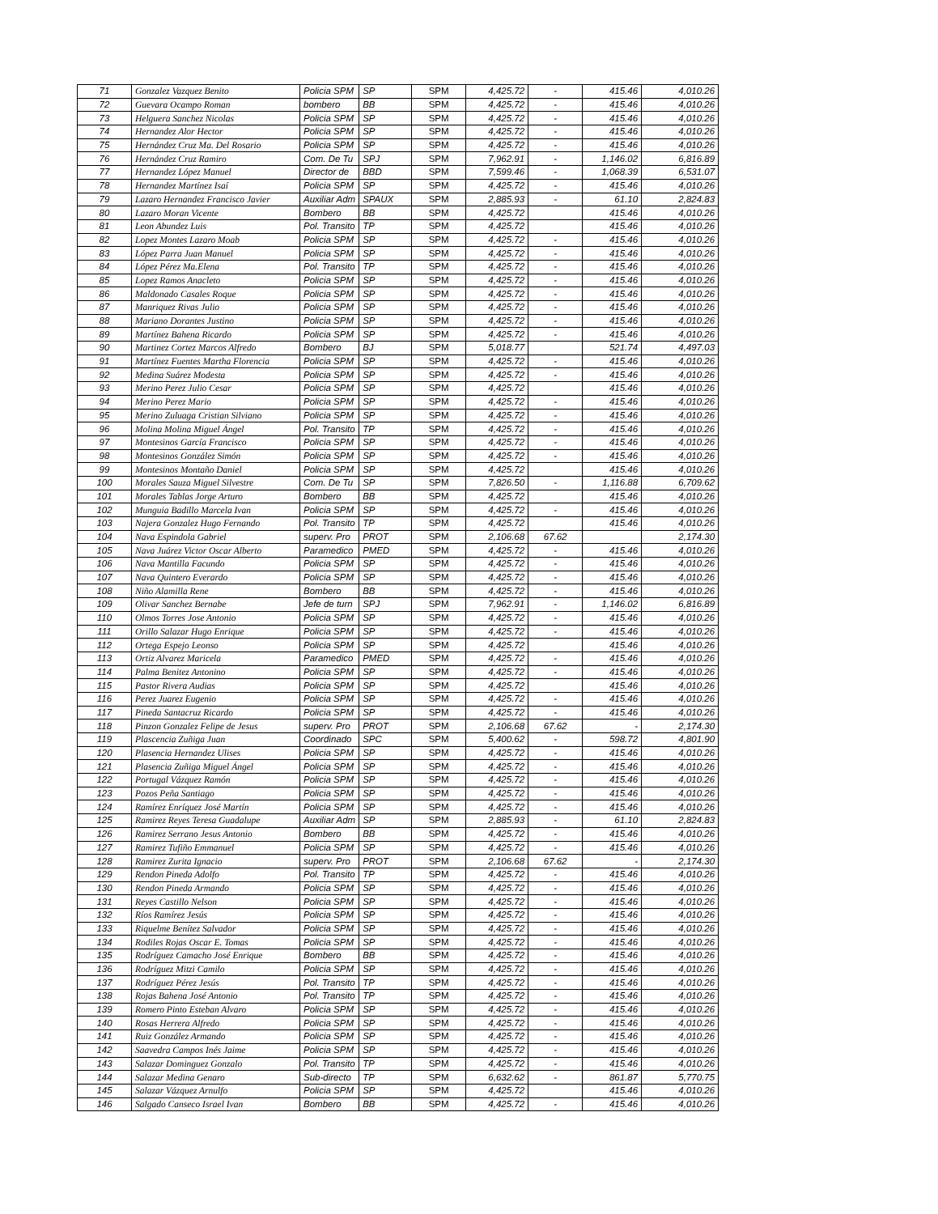| 71 | Gonzalez Vazquez Benito | Policia SPM | SP | SPM | 4,425.72 | - | 415.46 | 4,010.26 |
| 72 | Guevara Ocampo Roman | bombero | BB | SPM | 4,425.72 | - | 415.46 | 4,010.26 |
| 73 | Helguera Sanchez Nicolas | Policia SPM | SP | SPM | 4,425.72 | - | 415.46 | 4,010.26 |
| 74 | Hernandez Alor Hector | Policia SPM | SP | SPM | 4,425.72 | - | 415.46 | 4,010.26 |
| 75 | Hernández Cruz Ma. Del Rosario | Policia SPM | SP | SPM | 4,425.72 | - | 415.46 | 4,010.26 |
| 76 | Hernández Cruz Ramiro | Com. De Tu | SPJ | SPM | 7,962.91 | - | 1,146.02 | 6,816.89 |
| 77 | Hernandez López Manuel | Director de | BBD | SPM | 7,599.46 | - | 1,068.39 | 6,531.07 |
| 78 | Hernandez Martínez Isaí | Policia SPM | SP | SPM | 4,425.72 | - | 415.46 | 4,010.26 |
| 79 | Lazaro Hernandez Francisco Javier | Auxiliar Adm | SPAUX | SPM | 2,885.93 | - | 61.10 | 2,824.83 |
| 80 | Lazaro Moran Vicente | Bombero | BB | SPM | 4,425.72 | | 415.46 | 4,010.26 |
| 81 | Leon Abundez Luis | Pol. Transito | TP | SPM | 4,425.72 | | 415.46 | 4,010.26 |
| 82 | Lopez Montes Lazaro Moab | Policia SPM | SP | SPM | 4,425.72 | - | 415.46 | 4,010.26 |
| 83 | López Parra Juan Manuel | Policia SPM | SP | SPM | 4,425.72 | - | 415.46 | 4,010.26 |
| 84 | López Pérez Ma.Elena | Pol. Transito | TP | SPM | 4,425.72 | - | 415.46 | 4,010.26 |
| 85 | Lopez Ramos Anacleto | Policia SPM | SP | SPM | 4,425.72 | - | 415.46 | 4,010.26 |
| 86 | Maldonado Casales Roque | Policia SPM | SP | SPM | 4,425.72 | - | 415.46 | 4,010.26 |
| 87 | Manriquez Rivas Julio | Policia SPM | SP | SPM | 4,425.72 | - | 415.46 | 4,010.26 |
| 88 | Mariano Dorantes Justino | Policia SPM | SP | SPM | 4,425.72 | - | 415.46 | 4,010.26 |
| 89 | Martínez Bahena Ricardo | Policia SPM | SP | SPM | 4,425.72 | - | 415.46 | 4,010.26 |
| 90 | Martinez Cortez Marcos Alfredo | Bombero | BJ | SPM | 5,018.77 | | 521.74 | 4,497.03 |
| 91 | Martínez Fuentes Martha Florencia | Policia SPM | SP | SPM | 4,425.72 | - | 415.46 | 4,010.26 |
| 92 | Medina Suárez Modesta | Policia SPM | SP | SPM | 4,425.72 | - | 415.46 | 4,010.26 |
| 93 | Merino Perez Julio Cesar | Policia SPM | SP | SPM | 4,425.72 | | 415.46 | 4,010.26 |
| 94 | Merino Perez Mario | Policia SPM | SP | SPM | 4,425.72 | - | 415.46 | 4,010.26 |
| 95 | Merino Zuluaga Cristian Silviano | Policia SPM | SP | SPM | 4,425.72 | - | 415.46 | 4,010.26 |
| 96 | Molina Molina Miguel Ángel | Pol. Transito | TP | SPM | 4,425.72 | - | 415.46 | 4,010.26 |
| 97 | Montesinos García Francisco | Policia SPM | SP | SPM | 4,425.72 | - | 415.46 | 4,010.26 |
| 98 | Montesinos González Simón | Policia SPM | SP | SPM | 4,425.72 | - | 415.46 | 4,010.26 |
| 99 | Montesinos Montaño Daniel | Policia SPM | SP | SPM | 4,425.72 | | 415.46 | 4,010.26 |
| 100 | Morales Sauza Miguel Silvestre | Com. De Tu | SP | SPM | 7,826.50 | - | 1,116.88 | 6,709.62 |
| 101 | Morales Tablas Jorge Arturo | Bombero | BB | SPM | 4,425.72 | | 415.46 | 4,010.26 |
| 102 | Munguia Badillo Marcela Ivan | Policia SPM | SP | SPM | 4,425.72 | - | 415.46 | 4,010.26 |
| 103 | Najera Gonzalez Hugo Fernando | Pol. Transito | TP | SPM | 4,425.72 | | 415.46 | 4,010.26 |
| 104 | Nava Espindola Gabriel | superv. Pro | PROT | SPM | 2,106.68 | 67.62 | | 2,174.30 |
| 105 | Nava Juárez Victor Oscar Alberto | Paramedico | PMED | SPM | 4,425.72 | - | 415.46 | 4,010.26 |
| 106 | Nava Mantilla Facundo | Policia SPM | SP | SPM | 4,425.72 | - | 415.46 | 4,010.26 |
| 107 | Nava Quintero Everardo | Policia SPM | SP | SPM | 4,425.72 | - | 415.46 | 4,010.26 |
| 108 | Niño Alamilla Rene | Bombero | BB | SPM | 4,425.72 | - | 415.46 | 4,010.26 |
| 109 | Olivar Sanchez Bernabe | Jefe de turn | SPJ | SPM | 7,962.91 | - | 1,146.02 | 6,816.89 |
| 110 | Olmos Torres Jose Antonio | Policia SPM | SP | SPM | 4,425.72 | - | 415.46 | 4,010.26 |
| 111 | Orillo Salazar Hugo Enrique | Policia SPM | SP | SPM | 4,425.72 | - | 415.46 | 4,010.26 |
| 112 | Ortega Espejo Leonso | Policia SPM | SP | SPM | 4,425.72 | | 415.46 | 4,010.26 |
| 113 | Ortiz Alvarez Maricela | Paramedico | PMED | SPM | 4,425.72 | - | 415.46 | 4,010.26 |
| 114 | Palma Benitez Antonino | Policia SPM | SP | SPM | 4,425.72 | - | 415.46 | 4,010.26 |
| 115 | Pastor Rivera Audias | Policia SPM | SP | SPM | 4,425.72 | | 415.46 | 4,010.26 |
| 116 | Perez Juarez Eugenio | Policia SPM | SP | SPM | 4,425.72 | - | 415.46 | 4,010.26 |
| 117 | Pineda Santacruz Ricardo | Policia SPM | SP | SPM | 4,425.72 | - | 415.46 | 4,010.26 |
| 118 | Pinzon Gonzalez Felipe de Jesus | superv. Pro | PROT | SPM | 2,106.68 | 67.62 | - | 2,174.30 |
| 119 | Plascencia Zuñiga Juan | Coordinado | SPC | SPM | 5,400.62 | - | 598.72 | 4,801.90 |
| 120 | Plasencia Hernandez Ulises | Policia SPM | SP | SPM | 4,425.72 | - | 415.46 | 4,010.26 |
| 121 | Plasencia Zuñiga Miguel Ángel | Policia SPM | SP | SPM | 4,425.72 | - | 415.46 | 4,010.26 |
| 122 | Portugal Vázquez Ramón | Policia SPM | SP | SPM | 4,425.72 | - | 415.46 | 4,010.26 |
| 123 | Pozos Peña Santiago | Policia SPM | SP | SPM | 4,425.72 | - | 415.46 | 4,010.26 |
| 124 | Ramírez Enríquez José Martín | Policia SPM | SP | SPM | 4,425.72 | - | 415.46 | 4,010.26 |
| 125 | Ramirez Reyes Teresa Guadalupe | Auxiliar Adm | SP | SPM | 2,885.93 | - | 61.10 | 2,824.83 |
| 126 | Ramirez Serrano Jesus Antonio | Bombero | BB | SPM | 4,425.72 | - | 415.46 | 4,010.26 |
| 127 | Ramirez Tufiño Emmanuel | Policia SPM | SP | SPM | 4,425.72 | - | 415.46 | 4,010.26 |
| 128 | Ramirez Zurita Ignacio | superv. Pro | PROT | SPM | 2,106.68 | 67.62 | - | 2,174.30 |
| 129 | Rendon Pineda Adolfo | Pol. Transito | TP | SPM | 4,425.72 | - | 415.46 | 4,010.26 |
| 130 | Rendon Pineda Armando | Policia SPM | SP | SPM | 4,425.72 | - | 415.46 | 4,010.26 |
| 131 | Reyes Castillo Nelson | Policia SPM | SP | SPM | 4,425.72 | - | 415.46 | 4,010.26 |
| 132 | Ríos Ramírez Jesús | Policia SPM | SP | SPM | 4,425.72 | - | 415.46 | 4,010.26 |
| 133 | Riquelme Benítez Salvador | Policia SPM | SP | SPM | 4,425.72 | - | 415.46 | 4,010.26 |
| 134 | Rodiles Rojas Oscar E. Tomas | Policia SPM | SP | SPM | 4,425.72 | - | 415.46 | 4,010.26 |
| 135 | Rodríguez Camacho José Enrique | Bombero | BB | SPM | 4,425.72 | - | 415.46 | 4,010.26 |
| 136 | Rodríguez Mitzi Camilo | Policia SPM | SP | SPM | 4,425.72 | - | 415.46 | 4,010.26 |
| 137 | Rodríguez Pérez Jesús | Pol. Transito | TP | SPM | 4,425.72 | - | 415.46 | 4,010.26 |
| 138 | Rojas Bahena José Antonio | Pol. Transito | TP | SPM | 4,425.72 | - | 415.46 | 4,010.26 |
| 139 | Romero Pinto Esteban Alvaro | Policia SPM | SP | SPM | 4,425.72 | - | 415.46 | 4,010.26 |
| 140 | Rosas Herrera Alfredo | Policia SPM | SP | SPM | 4,425.72 | - | 415.46 | 4,010.26 |
| 141 | Ruiz González Armando | Policia SPM | SP | SPM | 4,425.72 | - | 415.46 | 4,010.26 |
| 142 | Saavedra Campos Inés Jaime | Policia SPM | SP | SPM | 4,425.72 | - | 415.46 | 4,010.26 |
| 143 | Salazar Dominguez Gonzalo | Pol. Transito | TP | SPM | 4,425.72 | - | 415.46 | 4,010.26 |
| 144 | Salazar Medina Genaro | Sub-directo | TP | SPM | 6,632.62 | - | 861.87 | 5,770.75 |
| 145 | Salazar Vázquez Arnulfo | Policia SPM | SP | SPM | 4,425.72 | | 415.46 | 4,010.26 |
| 146 | Salgado Canseco Israel Ivan | Bombero | BB | SPM | 4,425.72 | - | 415.46 | 4,010.26 |